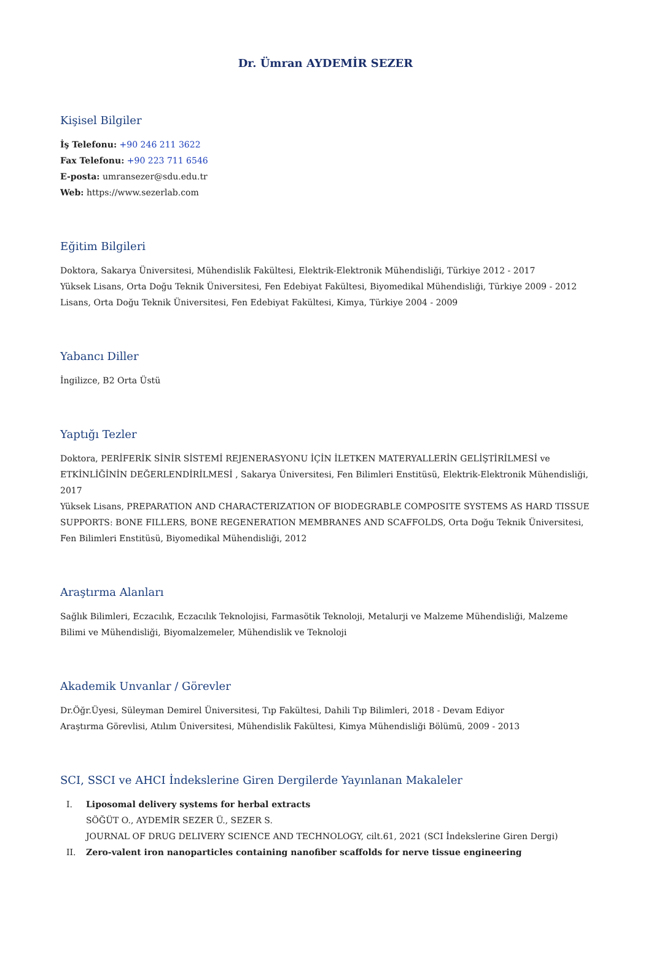Dr. Ümran AYDEMİR SEZER
Kişisel Bilgiler
İş Telefonu: +90 246 211 3622
Fax Telefonu: +90 223 711 6546
E-posta: umransezer@sdu.edu.tr
Web: https://www.sezerlab.com
Eğitim Bilgileri
Doktora, Sakarya Üniversitesi, Mühendislik Fakültesi, Elektrik-Elektronik Mühendisliği, Türkiye 2012 - 2017
Yüksek Lisans, Orta Doğu Teknik Üniversitesi, Fen Edebiyat Fakültesi, Biyomedikal Mühendisliği, Türkiye 2009 - 2012
Lisans, Orta Doğu Teknik Üniversitesi, Fen Edebiyat Fakültesi, Kimya, Türkiye 2004 - 2009
Yabancı Diller
İngilizce, B2 Orta Üstü
Yaptığı Tezler
Doktora, PERİFERİK SİNİR SİSTEMİ REJENERASYONU İÇİN İLETKEN MATERYALLERİN GELİŞTİRİLMESİ ve ETKİNLİĞİNİN DEĞERLENDİRİLMESİ , Sakarya Üniversitesi, Fen Bilimleri Enstitüsü, Elektrik-Elektronik Mühendisliği, 2017
Yüksek Lisans, PREPARATION AND CHARACTERIZATION OF BIODEGRABLE COMPOSITE SYSTEMS AS HARD TISSUE SUPPORTS: BONE FILLERS, BONE REGENERATION MEMBRANES AND SCAFFOLDS, Orta Doğu Teknik Üniversitesi, Fen Bilimleri Enstitüsü, Biyomedikal Mühendisliği, 2012
Araştırma Alanları
Sağlık Bilimleri, Eczacılık, Eczacılık Teknolojisi, Farmasötik Teknoloji, Metalurji ve Malzeme Mühendisliği, Malzeme Bilimi ve Mühendisliği, Biyomalzemeler, Mühendislik ve Teknoloji
Akademik Unvanlar / Görevler
Dr.Öğr.Üyesi, Süleyman Demirel Üniversitesi, Tıp Fakültesi, Dahili Tıp Bilimleri, 2018 - Devam Ediyor
Araştırma Görevlisi, Atılım Üniversitesi, Mühendislik Fakültesi, Kimya Mühendisliği Bölümü, 2009 - 2013
SCI, SSCI ve AHCI İndekslerine Giren Dergilerde Yayınlanan Makaleler
I. Liposomal delivery systems for herbal extracts
SÖĞÜT O., AYDEMİR SEZER Ü., SEZER S.
JOURNAL OF DRUG DELIVERY SCIENCE AND TECHNOLOGY, cilt.61, 2021 (SCI İndekslerine Giren Dergi)
II. Zero-valent iron nanoparticles containing nanofiber scaffolds for nerve tissue engineering